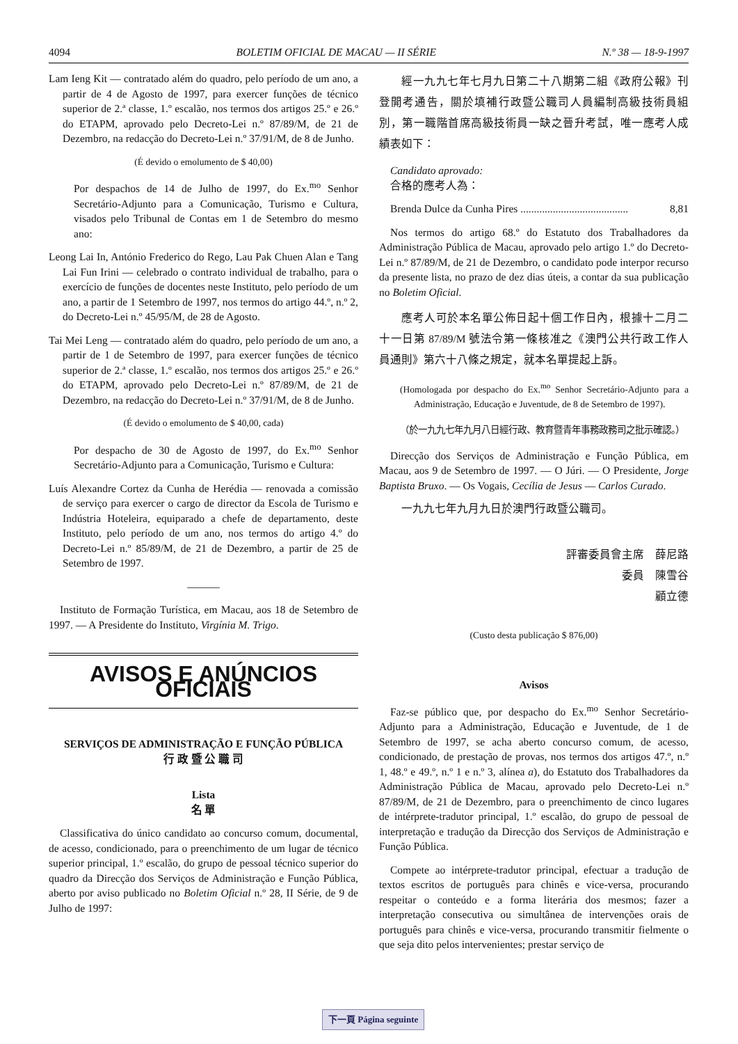4094 BOLETIM OFICIAL DE MACAU — II SÉRIE N.º 38 — 18-9-1997
Lam Ieng Kit — contratado além do quadro, pelo período de um ano, a partir de 4 de Agosto de 1997, para exercer funções de técnico superior de 2.ª classe, 1.º escalão, nos termos dos artigos 25.º e 26.º do ETAPM, aprovado pelo Decreto-Lei n.º 87/89/M, de 21 de Dezembro, na redacção do Decreto-Lei n.º 37/91/M, de 8 de Junho.
(É devido o emolumento de $ 40,00)
Por despachos de 14 de Julho de 1997, do Ex.<sup>mo</sup> Senhor Secretário-Adjunto para a Comunicação, Turismo e Cultura, visados pelo Tribunal de Contas em 1 de Setembro do mesmo ano:
Leong Lai In, António Frederico do Rego, Lau Pak Chuen Alan e Tang Lai Fun Irini — celebrado o contrato individual de trabalho, para o exercício de funções de docentes neste Instituto, pelo período de um ano, a partir de 1 Setembro de 1997, nos termos do artigo 44.º, n.º 2, do Decreto-Lei n.º 45/95/M, de 28 de Agosto.
Tai Mei Leng — contratado além do quadro, pelo período de um ano, a partir de 1 de Setembro de 1997, para exercer funções de técnico superior de 2.ª classe, 1.º escalão, nos termos dos artigos 25.º e 26.º do ETAPM, aprovado pelo Decreto-Lei n.º 87/89/M, de 21 de Dezembro, na redacção do Decreto-Lei n.º 37/91/M, de 8 de Junho.
(É devido o emolumento de $ 40,00, cada)
Por despacho de 30 de Agosto de 1997, do Ex.<sup>mo</sup> Senhor Secretário-Adjunto para a Comunicação, Turismo e Cultura:
Luís Alexandre Cortez da Cunha de Herédia — renovada a comissão de serviço para exercer o cargo de director da Escola de Turismo e Indústria Hoteleira, equiparado a chefe de departamento, deste Instituto, pelo período de um ano, nos termos do artigo 4.º do Decreto-Lei n.º 85/89/M, de 21 de Dezembro, a partir de 25 de Setembro de 1997.
———
Instituto de Formação Turística, em Macau, aos 18 de Setembro de 1997. — A Presidente do Instituto, Virgínia M. Trigo.
AVISOS E ANÚNCIOS OFICIAIS
SERVIÇOS DE ADMINISTRAÇÃO E FUNÇÃO PÚBLICA
行 政 暨 公 職 司
Lista
名 單
Classificativa do único candidato ao concurso comum, documental, de acesso, condicionado, para o preenchimento de um lugar de técnico superior principal, 1.º escalão, do grupo de pessoal técnico superior do quadro da Direcção dos Serviços de Administração e Função Pública, aberto por aviso publicado no Boletim Oficial n.º 28, II Série, de 9 de Julho de 1997:
經一九九七年七月九日第二十八期第二組《政府公報》刊登開考通告，關於填補行政暨公職司人員編制高級技術員組別，第一職階首席高級技術員一缺之晉升考試，唯一應考人成績表如下：
Candidato aprovado:
合格的應考人為：
Brenda Dulce da Cunha Pires ........................................ 8,81
Nos termos do artigo 68.º do Estatuto dos Trabalhadores da Administração Pública de Macau, aprovado pelo artigo 1.º do Decreto-Lei n.º 87/89/M, de 21 de Dezembro, o candidato pode interpor recurso da presente lista, no prazo de dez dias úteis, a contar da sua publicação no Boletim Oficial.
應考人可於本名單公佈日起十個工作日內，根據十二月二十一日第 87/89/M 號法令第一條核准之《澳門公共行政工作人員通則》第六十八條之規定，就本名單提起上訴。
(Homologada por despacho do Ex.<sup>mo</sup> Senhor Secretário-Adjunto para a Administração, Educação e Juventude, de 8 de Setembro de 1997).
（於一九九七年九月八日經行政、教育暨青年事務政務司之批示確認。）
Direcção dos Serviços de Administração e Função Pública, em Macau, aos 9 de Setembro de 1997. — O Júri. — O Presidente, Jorge Baptista Bruxo. — Os Vogais, Cecília de Jesus — Carlos Curado.
一九九七年九月九日於澳門行政暨公職司。
評審委員會主席　薛尼路
委員　陳雪谷
顧立德
(Custo desta publicação $ 876,00)
Avisos
Faz-se público que, por despacho do Ex.<sup>mo</sup> Senhor Secretário-Adjunto para a Administração, Educação e Juventude, de 1 de Setembro de 1997, se acha aberto concurso comum, de acesso, condicionado, de prestação de provas, nos termos dos artigos 47.º, n.º 1, 48.º e 49.º, n.º 1 e n.º 3, alínea a), do Estatuto dos Trabalhadores da Administração Pública de Macau, aprovado pelo Decreto-Lei n.º 87/89/M, de 21 de Dezembro, para o preenchimento de cinco lugares de intérprete-tradutor principal, 1.º escalão, do grupo de pessoal de interpretação e tradução da Direcção dos Serviços de Administração e Função Pública.
Compete ao intérprete-tradutor principal, efectuar a tradução de textos escritos de português para chinês e vice-versa, procurando respeitar o conteúdo e a forma literária dos mesmos; fazer a interpretação consecutiva ou simultânea de intervenções orais de português para chinês e vice-versa, procurando transmitir fielmente o que seja dito pelos intervenientes; prestar serviço de
下一頁 Página seguinte